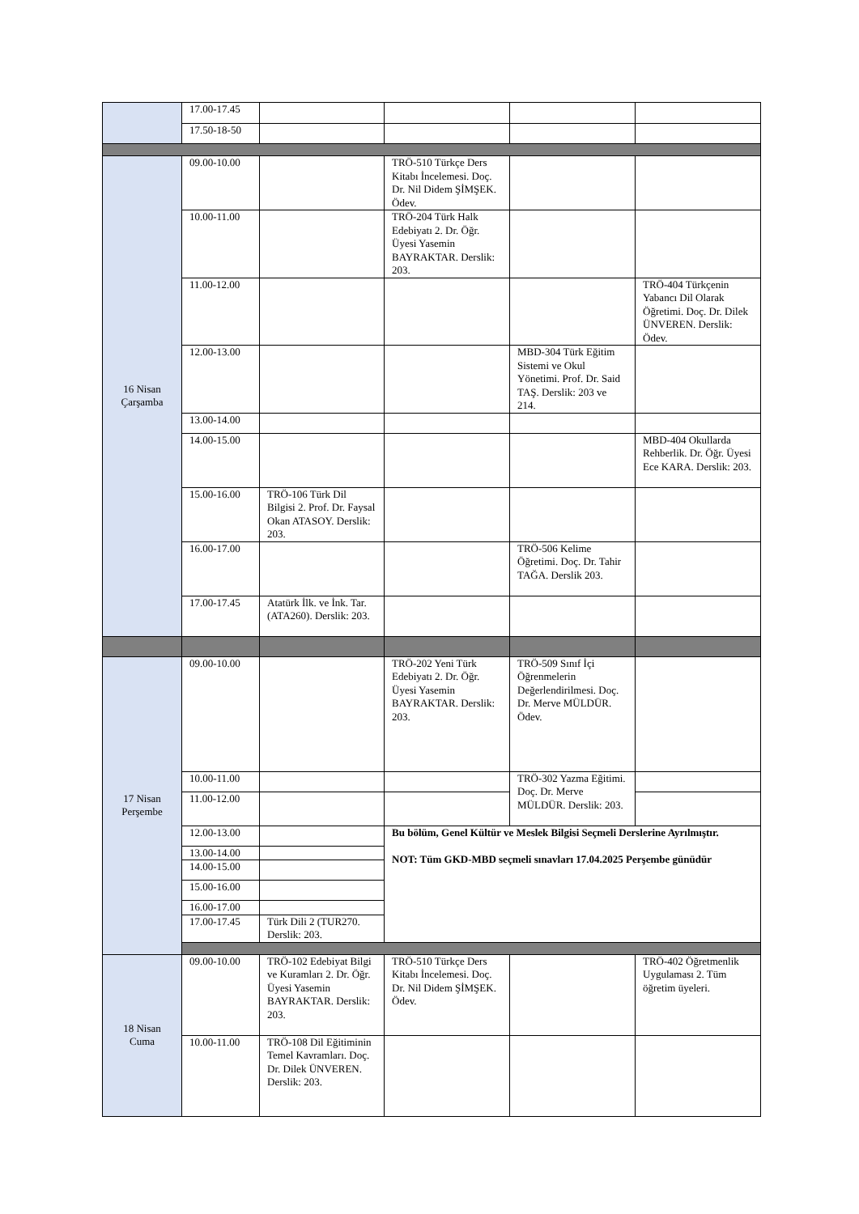| | 17.00-17.45 | | | | |
| | 17.50-18-50 | | | | |
| 16 Nisan Çarşamba | 09.00-10.00 | | TRÖ-510 Türkçe Ders Kitabı İncelemesi. Doç. Dr. Nil Didem ŞİMŞEK. Ödev. | | |
| | 10.00-11.00 | | TRÖ-204 Türk Halk Edebiyatı 2. Dr. Öğr. Üyesi Yasemin BAYRAKTAR. Derslik: 203. | | |
| | 11.00-12.00 | | | | TRÖ-404 Türkçenin Yabancı Dil Olarak Öğretimi. Doç. Dr. Dilek ÜNVEREN. Derslik: Ödev. |
| | 12.00-13.00 | | | MBD-304 Türk Eğitim Sistemi ve Okul Yönetimi. Prof. Dr. Said TAŞ. Derslik: 203 ve 214. | |
| | 13.00-14.00 | | | | |
| | 14.00-15.00 | | | | MBD-404 Okullarda Rehberlik. Dr. Öğr. Üyesi Ece KARA. Derslik: 203. |
| | 15.00-16.00 | TRÖ-106 Türk Dil Bilgisi 2. Prof. Dr. Faysal Okan ATASOY. Derslik: 203. | | | |
| | 16.00-17.00 | | | TRÖ-506 Kelime Öğretimi. Doç. Dr. Tahir TAĞA. Derslik 203. | |
| | 17.00-17.45 | Atatürk İlk. ve İnk. Tar. (ATA260). Derslik: 203. | | | |
| 17 Nisan Perşembe | 09.00-10.00 | | TRÖ-202 Yeni Türk Edebiyatı 2. Dr. Öğr. Üyesi Yasemin BAYRAKTAR. Derslik: 203. | TRÖ-509 Sınıf İçi Öğrenmelerin Değerlendirilmesi. Doç. Dr. Merve MÜLDÜR. Ödev. | |
| | 10.00-11.00 | | | TRÖ-302 Yazma Eğitimi. Doç. Dr. Merve MÜLDÜR. Derslik: 203. | |
| | 11.00-12.00 | | | | |
| | 12.00-13.00 | | Bu bölüm, Genel Kültür ve Meslek Bilgisi Seçmeli Derslerine Ayrılmıştır. NOT: Tüm GKD-MBD seçmeli sınavları 17.04.2025 Perşembe günüdür | | |
| | 13.00-14.00 | | | | |
| | 14.00-15.00 | | | | |
| | 15.00-16.00 | | | | |
| | 16.00-17.00 | | | | |
| | 17.00-17.45 | Türk Dili 2 (TUR270. Derslik: 203. | | | |
| 18 Nisan Cuma | 09.00-10.00 | TRÖ-102 Edebiyat Bilgi ve Kuramları 2. Dr. Öğr. Üyesi Yasemin BAYRAKTAR. Derslik: 203. | TRÖ-510 Türkçe Ders Kitabı İncelemesi. Doç. Dr. Nil Didem ŞİMŞEK. Ödev. | | TRÖ-402 Öğretmenlik Uygulaması 2. Tüm öğretim üyeleri. |
| | 10.00-11.00 | TRÖ-108 Dil Eğitiminin Temel Kavramları. Doç. Dr. Dilek ÜNVEREN. Derslik: 203. | | | |